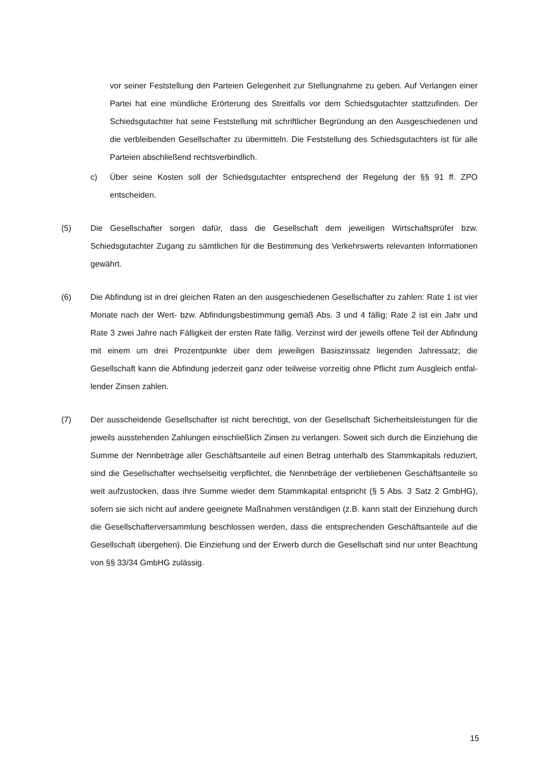vor seiner Feststellung den Parteien Gelegenheit zur Stellungnahme zu geben. Auf Verlangen einer Partei hat eine mündliche Erörterung des Streitfalls vor dem Schiedsgutachter stattzufinden. Der Schiedsgutachter hat seine Feststellung mit schriftlicher Begründung an den Ausgeschiedenen und die verbleibenden Gesell­schafter zu übermitteln. Die Feststellung des Schiedsgutachters ist für alle Parteien abschließend rechtsverbindlich.
c) Über seine Kosten soll der Schiedsgutachter entsprechend der Regelung der §§ 91 ff. ZPO entscheiden.
(5) Die Gesellschafter sorgen dafür, dass die Gesellschaft dem jeweiligen Wirtschaftsprüfer bzw. Schiedsgutachter Zugang zu sämtlichen für die Bestimmung des Verkehrswerts relevanten Informationen gewährt.
(6) Die Abfindung ist in drei gleichen Raten an den ausgeschiedenen Gesellschafter zu zah­len: Rate 1 ist vier Monate nach der Wert- bzw. Abfindungsbestimmung gemäß Abs. 3 und 4 fällig; Rate 2 ist ein Jahr und Rate 3 zwei Jahre nach Fälligkeit der ersten Rate fällig. Verzinst wird der jeweils offene Teil der Abfindung mit einem um drei Prozent­punkte über dem jeweiligen Basiszinssatz liegenden Jahressatz; die Gesellschaft kann die Abfindung jederzeit ganz oder teilweise vorzeitig ohne Pflicht zum Ausgleich entfal­lender Zinsen zahlen.
(7) Der ausscheidende Gesellschafter ist nicht berechtigt, von der Gesellschaft Sicherheits­leistungen für die jeweils ausstehenden Zahlungen einschließlich Zinsen zu verlangen. Soweit sich durch die Einziehung die Summe der Nennbeträge aller Geschäftsanteile auf einen Betrag unterhalb des Stammkapitals reduziert, sind die Gesellschafter wech­selseitig verpflichtet, die Nennbeträge der verbliebenen Geschäftsanteile so weit aufzu­stocken, dass ihre Summe wieder dem Stammkapital entspricht (§ 5 Abs. 3 Satz 2 GmbHG), sofern sie sich nicht auf andere geeignete Maßnahmen verständigen (z.B. kann statt der Einziehung durch die Gesellschafterversammlung beschlossen werden, dass die entsprechenden Geschäftsanteile auf die Gesellschaft übergehen). Die Einzie­hung und der Erwerb durch die Gesellschaft sind nur unter Beachtung von §§ 33/34 GmbHG zulässig.
15